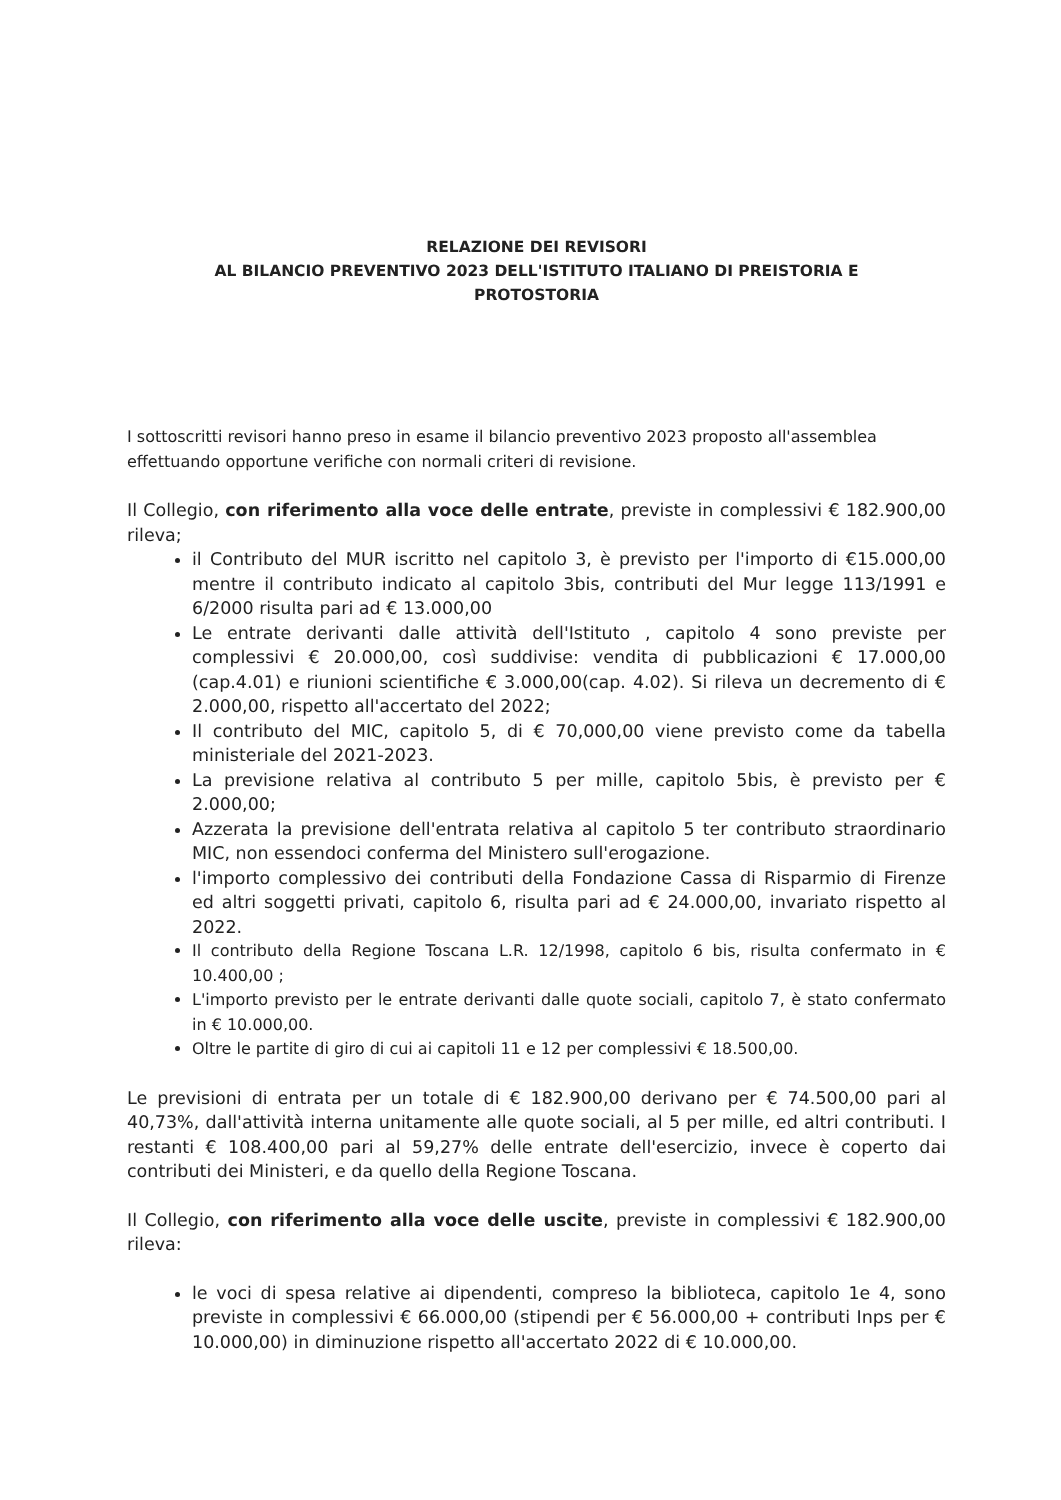RELAZIONE DEI REVISORI
AL BILANCIO PREVENTIVO 2023 DELL'ISTITUTO ITALIANO DI PREISTORIA E
PROTOSTORIA
I sottoscritti revisori hanno preso in esame il bilancio preventivo 2023 proposto all'assemblea effettuando opportune verifiche con normali criteri di revisione.
Il Collegio, con riferimento alla voce delle entrate, previste in complessivi € 182.900,00 rileva;
il Contributo del MUR iscritto nel capitolo 3, è previsto per l'importo di €15.000,00 mentre il contributo indicato al capitolo 3bis, contributi del Mur legge 113/1991 e 6/2000 risulta pari ad € 13.000,00
Le entrate derivanti dalle attività dell'Istituto , capitolo 4 sono previste per complessivi € 20.000,00, così suddivise: vendita di pubblicazioni € 17.000,00 (cap.4.01) e riunioni scientifiche € 3.000,00(cap. 4.02). Si rileva un decremento di € 2.000,00, rispetto all'accertato del 2022;
Il contributo del MIC, capitolo 5, di € 70,000,00 viene previsto come da tabella ministeriale del 2021-2023.
La previsione relativa al contributo 5 per mille, capitolo 5bis, è previsto per € 2.000,00;
Azzerata la previsione dell'entrata relativa al capitolo 5 ter contributo straordinario MIC, non essendoci conferma del Ministero sull'erogazione.
l'importo complessivo dei contributi della Fondazione Cassa di Risparmio di Firenze ed altri soggetti privati, capitolo 6, risulta pari ad € 24.000,00, invariato rispetto al 2022.
Il contributo della Regione Toscana L.R. 12/1998, capitolo 6 bis, risulta confermato in € 10.400,00 ;
L'importo previsto per le entrate derivanti dalle quote sociali, capitolo 7, è stato confermato in € 10.000,00.
Oltre le partite di giro di cui ai capitoli 11 e 12 per complessivi € 18.500,00.
Le previsioni di entrata per un totale di € 182.900,00 derivano per € 74.500,00 pari al 40,73%, dall'attività interna unitamente alle quote sociali, al 5 per mille, ed altri contributi. I restanti € 108.400,00 pari al 59,27% delle entrate dell'esercizio, invece è coperto dai contributi dei Ministeri, e da quello della Regione Toscana.
Il Collegio, con riferimento alla voce delle uscite, previste in complessivi € 182.900,00 rileva:
le voci di spesa relative ai dipendenti, compreso la biblioteca, capitolo 1e 4, sono previste in complessivi € 66.000,00 (stipendi per € 56.000,00 + contributi Inps per € 10.000,00) in diminuzione rispetto all'accertato 2022 di € 10.000,00.